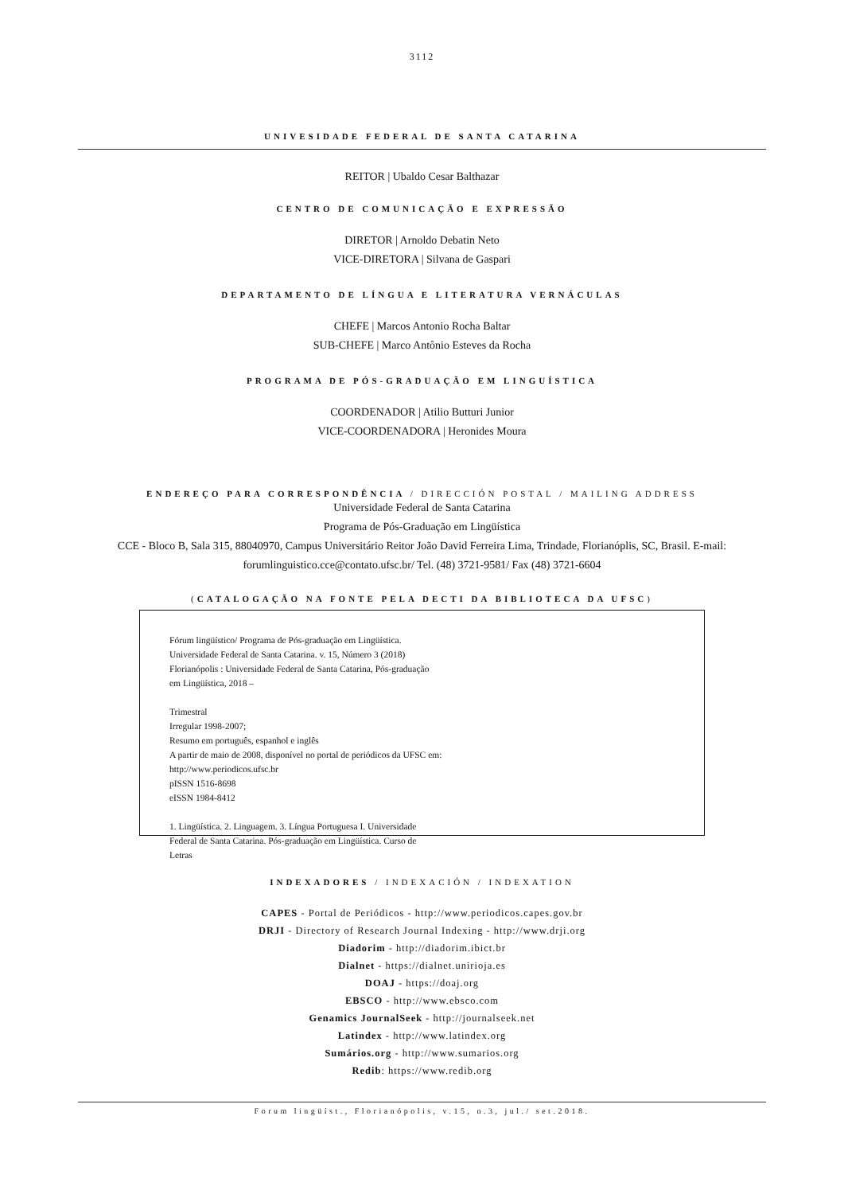3112
UNIVESIDADE FEDERAL DE SANTA CATARINA
REITOR | Ubaldo Cesar Balthazar
CENTRO DE COMUNICAÇÃO E EXPRESSÃO
DIRETOR | Arnoldo Debatin Neto
VICE-DIRETORA | Silvana de Gaspari
DEPARTAMENTO DE LÍNGUA E LITERATURA VERNÁCULAS
CHEFE | Marcos Antonio Rocha Baltar
SUB-CHEFE | Marco Antônio Esteves da Rocha
PROGRAMA DE PÓS-GRADUAÇÃO EM LINGUÍSTICA
COORDENADOR | Atilio Butturi Junior
VICE-COORDENADORA | Heronides Moura
ENDEREÇO PARA CORRESPONDÊNCIA / DIRECCIÓN POSTAL / MAILING ADDRESS
Universidade Federal de Santa Catarina
Programa de Pós-Graduação em Lingüística
CCE - Bloco B, Sala 315, 88040970, Campus Universitário Reitor João David Ferreira Lima, Trindade, Florianóplis, SC, Brasil. E-mail:
forumlinguistico.cce@contato.ufsc.br/ Tel. (48) 3721-9581/ Fax (48) 3721-6604
(CATALOGAÇÃO NA FONTE PELA DECTI DA BIBLIOTECA DA UFSC)
Fórum lingüístico/ Programa de Pós-graduação em Lingüística.
Universidade Federal de Santa Catarina. v. 15, Número 3 (2018)
Florianópolis : Universidade Federal de Santa Catarina, Pós-graduação
em Lingüística, 2018 –
Trimestral
Irregular 1998-2007;
Resumo em português, espanhol e inglês
A partir de maio de 2008, disponível no portal de periódicos da UFSC em:
http://www.periodicos.ufsc.br
pISSN 1516-8698
eISSN 1984-8412
1. Lingüística. 2. Linguagem. 3. Língua Portuguesa I. Universidade
Federal de Santa Catarina. Pós-graduação em Lingüística. Curso de
Letras
INDEXADORES / INDEXACIÓN / INDEXATION
CAPES - Portal de Periódicos - http://www.periodicos.capes.gov.br
DRJI - Directory of Research Journal Indexing - http://www.drji.org
Diadorim - http://diadorim.ibict.br
Dialnet - https://dialnet.unirioja.es
DOAJ - https://doaj.org
EBSCO - http://www.ebsco.com
Genamics JournalSeek - http://journalseek.net
Latindex - http://www.latindex.org
Sumários.org - http://www.sumarios.org
Redib: https://www.redib.org
Forum lingüíst., Florianópolis, v.15, n.3, jul./ set.2018.